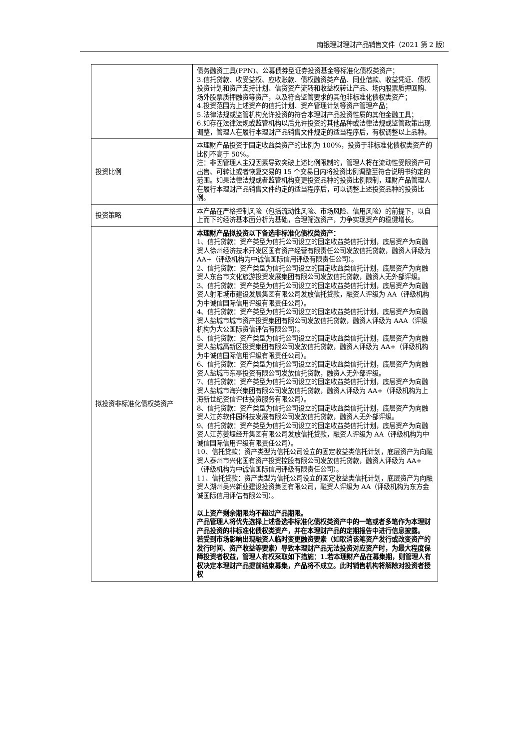南银理财理财产品销售文件（2021 第 2 版）
| | 债务融资工具(PPN)、公募债券型证券投资基金等标准化债权类资产； 3.信托贷款、收受益权、应收账款、债权融资类产品、同业借款、收益凭证、债权投资计划和资产支持计划、信贷资产流转和收益权转让产品、场内股票质押回购、场外股票质押融资等资产，以及符合监管要求的其他非标准化债权类资产； 4.投资范围为上述资产的信托计划、资产管理计划等资产管理产品； 5.法律法规或监管机构允许投资的符合本理财产品投资性质的其他金融工具； 6.如存在法律法规或监管机构以后允许投资的其他品种或法律法规或监管政策出现调整，管理人在履行本理财产品销售文件规定的适当程序后，有权调整以上品种。 |
| 投资比例 | 本理财产品投资于固定收益类资产的比例为 100%，投资于非标准化债权类资产的比例不高于 50%。 注：非因管理人主观因素导致突破上述比例限制的，管理人将在流动性受限资产可出售、可转让或者恢复交易的 15 个交易日内将投资比例调整至符合说明书约定的范围。如果法律法规或者监管机构变更投资品种的投资比例限制，理财产品管理人在履行本理财产品销售文件约定的适当程序后，可以调整上述投资品种的投资比例。 |
| 投资策略 | 本产品在严格控制风险（包括流动性风险、市场风险、信用风险）的前提下，以自上而下的经济基本面分析为基础，合理筛选资产，力争实现资产的稳健增长。 |
| 拟投资非标准化债权类资产 | 本理财产品拟投资以下备选非标准化债权类资产： 1、信托贷款：资产类型为信托公司设立的固定收益类信托计划，底层资产为向融资人徐州经济技术开发区国有资产经营有限责任公司发放信托贷款，融资人评级为 AA+（评级机构为中诚信国际信用评级有限责任公司）。 2、信托贷款：资产类型为信托公司设立的固定收益类信托计划，底层资产为向融资人东台市文化旅游投资发展集团有限公司发放信托贷款，融资人无外部评级。 3、信托贷款：资产类型为信托公司设立的固定收益类信托计划，底层资产为向融资人射阳城市建设发展集团有限公司发放信托贷款，融资人评级为 AA（评级机构为中诚信国际信用评级有限责任公司）。 4、信托贷款：资产类型为信托公司设立的固定收益类信托计划，底层资产为向融资人盐城市城市资产投资集团有限公司发放信托贷款，融资人评级为 AAA（评级机构为大公国际资信评估有限公司）。 5、信托贷款：资产类型为信托公司设立的固定收益类信托计划，底层资产为向融资人盐城高新区投资集团有限公司发放信托贷款，融资人评级为 AA+（评级机构为中诚信国际信用评级有限责任公司）。 6、信托贷款：资产类型为信托公司设立的固定收益类信托计划，底层资产为向融资人盐城市东亭投资有限公司发放信托贷款，融资人无外部评级。 7、信托贷款：资产类型为信托公司设立的固定收益类信托计划，底层资产为向融资人盐城市海兴集团有限公司发放信托贷款，融资人评级为 AA+（评级机构为上海新世纪资信评估投资服务有限公司）。 8、信托贷款：资产类型为信托公司设立的固定收益类信托计划，底层资产为向融资人江苏软件园科技发展有限公司发放信托贷款，融资人无外部评级。 9、信托贷款：资产类型为信托公司设立的固定收益类信托计划，底层资产为向融资人江苏姜堰经开集团有限公司发放信托贷款，融资人评级为 AA（评级机构为中诚信国际信用评级有限责任公司）。 10、信托贷款：资产类型为信托公司设立的固定收益类信托计划，底层资产为向融资人泰州市兴化国有资产投资控股有限公司发放信托贷款，融资人评级为 AA+（评级机构为中诚信国际信用评级有限责任公司）。 11、信托贷款：资产类型为信托公司设立的固定收益类信托计划，底层资产为向融资人湖州吴兴新业建设投资集团有限公司，融资人评级为 AA（评级机构为东方金诚国际信用评估有限公司）。 以上资产剩余期限均不超过产品期限。 产品管理人将优先选择上述备选非标准化债权类资产中的一笔或者多笔作为本理财产品投资的非标准化债权类资产，并在本理财产品的定期报告中进行信息披露。 若受到市场影响出现融资人临时变更融资要素（如取消该笔资产发行或改变资产的发行时间、资产收益等要素）导致本理财产品无法投资对应资产时，为最大程度保障投资者权益，管理人有权采取如下措施：1.若本理财产品在募集期，则管理人有权决定本理财产品提前结束募集，产品将不成立。此时销售机构将解除对投资者授权 |